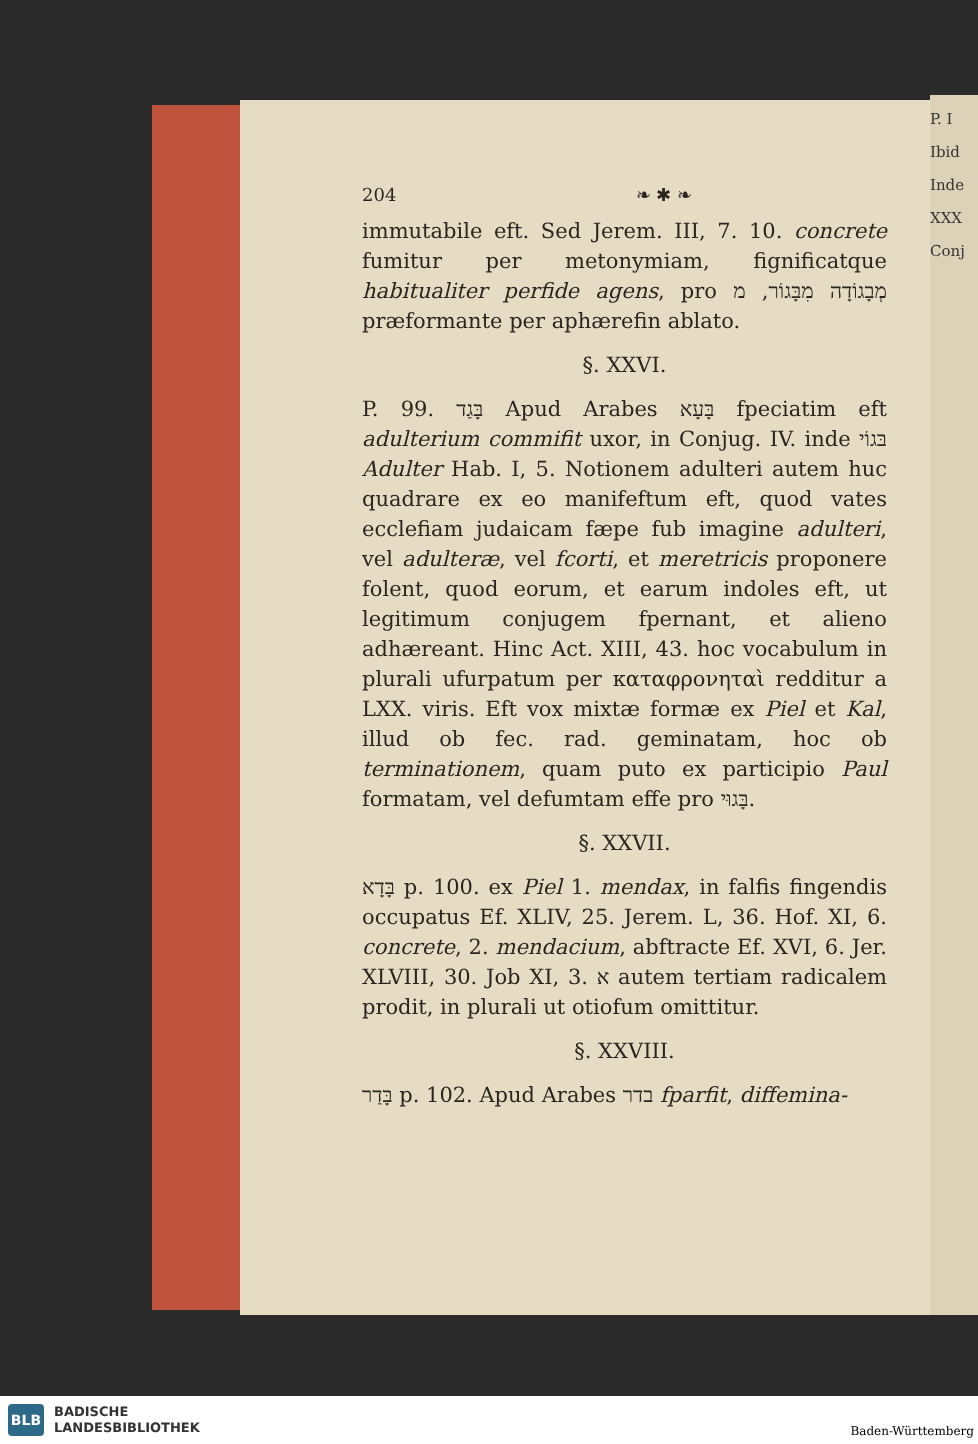P. I
Ibid
Inde
XXX
Conj
204 ❧ ✱ ❧
immutabile eft. Sed Jerem. III, 7. 10. concrete fumitur per metonymiam, fignificatque habitualiter perfide agens, pro מְבָגוֹדָה מִבָּגוֹר, מ præformante per aphærefin ablato.
§. XXVI.
P. 99. בָּגַד Apud Arabes בָּעָא fpeciatim eft adulterium commifit uxor, in Conjug. IV. inde בּגוֹי Adulter Hab. I, 5. Notionem adulteri autem huc quadrare ex eo manifeftum eft, quod vates ecclefiam judaicam fæpe fub imagine adulteri, vel adulteræ, vel fcorti, et meretricis proponere folent, quod eorum, et earum indoles eft, ut legitimum conjugem fpernant, et alieno adhæreant. Hinc Act. XIII, 43. hoc vocabulum in plurali ufurpatum per καταφρονηταὶ redditur a LXX. viris. Eft vox mixtæ formæ ex Piel et Kal, illud ob fec. rad. geminatam, hoc ob terminationem, quam puto ex participio Paul formatam, vel defumtam effe pro בָּגוּי.
§. XXVII.
בָּדָא p. 100. ex Piel 1. mendax, in falfis fingendis occupatus Ef. XLIV, 25. Jerem. L, 36. Hof. XI, 6. concrete, 2. mendacium, abftracte Ef. XVI, 6. Jer. XLVIII, 30. Job XI, 3. א autem tertiam radicalem prodit, in plurali ut otiofum omittitur.
§. XXVIII.
בָּדַר p. 102. Apud Arabes בדר fparfit, diffemina-
BLB
BADISCHE
LANDESBIBLIOTHEK
Baden-Württemberg